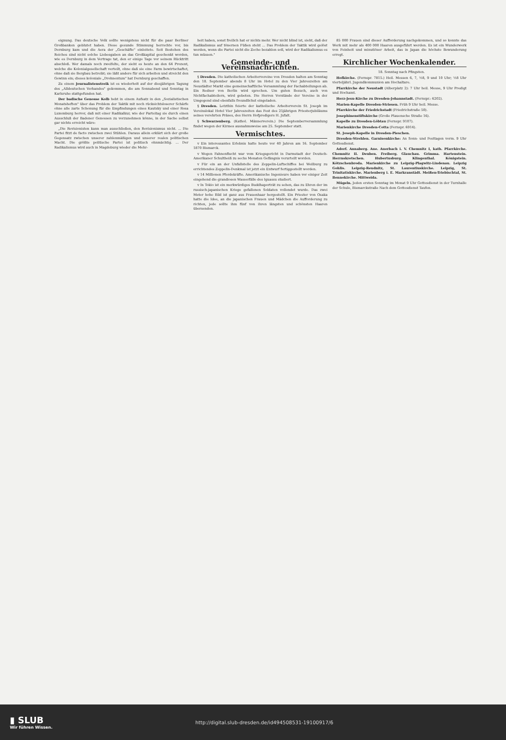eignung. Das deutsche Volk sollte wenigstens nicht für die paar Berliner Großbanken geblutet haben. Diese gesunde Stimmung herrschte vor, bis Dernburg kam und die Aera der „Geschäfte" einleitete. Seit Bestehen des Reiches sind nicht solche Liebesgaben an das Großkapital geschenkt worden, wie es Dernburg in dem Vertrage tat, den er einige Tage vor seinem Rücktritt abschloß. Wer damals noch zweifelte, der sieht es heute an den 64 Prozent, welche die Kolonialgesellschaft verteilt, ohne daß sie eine Farm bewirtschaftet, ohne daß sie Bergbau betreibt; sie läßt andere für sich arbeiten und streicht den Gewinn ein; dieses koloniale „Drohnentum" hat Dernburg geschaffen.
Zu einem Journalistenstreik ist es wiederholt auf der diesjährigen Tagung des „Alldeutschen Verbandes" gekommen, die am Sonnabend und Sonntag in Karlsruhe stattgefunden hat.
Der badische Genosse Kolb hebt in einem Aufsatz in den „Sozialistischen Monatsheften" über das Problem der Taktik mit noch rücksichtsloserer Schärfe ohne alle zarte Schonung für die Empfindungen eines Kautsky und einer Rosa Luxemburg hervor, daß mit einer Radikalkur, wie der Parteitag sie durch einen Ausschluß der Badener Genossen zu vorzunehmen könne, in der Sache selbst gar nichts erreicht wäre:
„Die Revisionisten kann man ausschließen, den Revisionismus nicht. ... Die Partei fitzt de facto zwischen zwei Stühlen. Daraus allein erklärt sich der große Gegensatz zwischen unserer zahlenmäßigen und unserer realen politischen Macht. Die größte politische Partei ist politisch ohnmächtig. ... Der Radikalismus wird auch in Magdeburg wieder die Mehr-
heit haben, sonst freilich hat er nichts mehr. Wer nicht blind ist, sieht, daß der Radikalismus auf tönernen Füßen steht ... Das Problem der Taktik wird gelöst werden, wenn die Partei nicht die Zeche bezahlen soll, wird der Radikalismus es tun müssen."
Gemeinde- und Vereinsnachrichten.
§ Dresden. Die katholischen Arbeitervereine von Dresden halten am Sonntag den 18. September abends 8 Uhr im Hotel zu den Vier Jahreszeiten am Neustädter Markt eine gemeinschaftliche Versammlung der Fachabteilungen ab. Ein Redner von Berlin wird sprechen. Um guten Besuch, auch von Nichtfachabteilern, wird gebeten. Die Herren Vorstände der Vereine in der Umgegend sind ebenfalls freundlichst eingeladen.
§ Dresden. Letzthin feierte der katholische Arbeiterverein St. Joseph im Vereinslokal Hotel Vier Jahreszeiten das Fest des 25jährigen Priesterjubiläums seines verehrten Präses, des Herrn Hofpredigers H. Jufalt.
§ Schwarzenberg. (Kathol. Männerverein.) Die Septemberversammlung findet wegen der Kirmes ausnahmsweise am 25. September statt.
Vermischtes.
v Ein interessantes Erlebnis hatte heute vor 40 Jahren am 16. September 1870 Bismarck.
v Wegen Fahnenflucht war vom Kriegsgericht in Darmstadt der Deutsch-Amerikaner Schultheiß zu sechs Monaten Gefängnis verurteilt worden.
v Für ein an der Unfallstelle des Zeppelin-Luftschiffes bei Weilburg zu errichtendes Zeppelin-Denkmal ist jetzt ein Entwurf fertiggestellt worden.
v 14 Millionen Pferdekräfte. Amerikanische Ingenieure haben vor einiger Zeit eingehend die grandiosen Wasserfälle des Iguassu studiert.
v In Tokio ist ein merkwürdiges Buddhaporträt zu sehen, das zu Ehren der im russisch-japanischen Kriege gefallenen Soldaten vollendet wurde. Das zwei Meter hohe Bild ist ganz aus Frauenhaar hergestellt. Ein Priester von Osaka hatte die Idee, an die japanischen Frauen und Mädchen die Aufforderung zu richten, jede sollte ihm fünf von ihren längsten und schönsten Haaren übersenden.
85 000 Frauen sind dieser Aufforderung nachgekommen, und so konnte das Werk mit mehr als 400 000 Haaren ausgeführt werden. Es ist ein Wunderwerk von Feinheit und minutiöser Arbeit, das in Japan die höchste Bewunderung erregt.
Kirchlicher Wochenkalender.
18. Sonntag nach Pfingsten.
Hofkirche. (Fernspr. 7815.) Heil. Messen 6, 7, ½8, 9 und 10 Uhr; ½8 Uhr vierteljährl. Jugendkommunion am Hochaltare.
Pfarrkirche der Neustadt (Alberplatz 2): 7 Uhr heil. Messe, 9 Uhr Predigt und Hochamt.
Herz-Jesu-Kirche zu Dresden-Johannstadt. (Fernspr.: 6202).
Marien-Kapelle Dresden-Striesen. Früh 9 Uhr heil. Messe.
Pfarrkirche der Friedrichstadt (Friedrichstraße 50).
Josephinenstiftskirche (Große Plauensche Straße 16).
Kapelle zu Dresden-Löbtau (Fernspr. 9107).
Marienkirche Dresden-Cotta (Fernspr. 6914).
St. Joseph-Kapelle in Dresden-Pieschen.
Dresden-Strehlen. Garnisonkirche: An Sonn- und Festtagen vorm. 9 Uhr Gottesdienst.
Adorf. Annaberg. Aue. Auerbach i. V. Chemnitz I, kath. Pfarrkirche. Chemnitz II. Deuben. Freiberg. Glauchau. Grimma. Hartenstein. Herrnskretschen. Hubertusburg. Klingenthal. Königstein. Kötzschenbroda. Marienkirche zu Leipzig-Plagwitz-Lindenau. Leipzig Gohlis. Leipzig-Reudnitz, St. Laurentiuskirche. Leipzig, St. Trinitatiskirche. Marienberg i. E. Markranstädt. Meißen-Triebischtal, St. Bennokirche. Mittweida.
Mügeln. Jeden ersten Sonntag im Monat 9 Uhr Gottesdienst in der Turnhalle der Schule, Bismarckstraße Nach dem Gottesdienst Taufen.
▮ SLUB
Wir führen Wissen.
http://digital.slub-dresden.de/id494508531-19100917/6